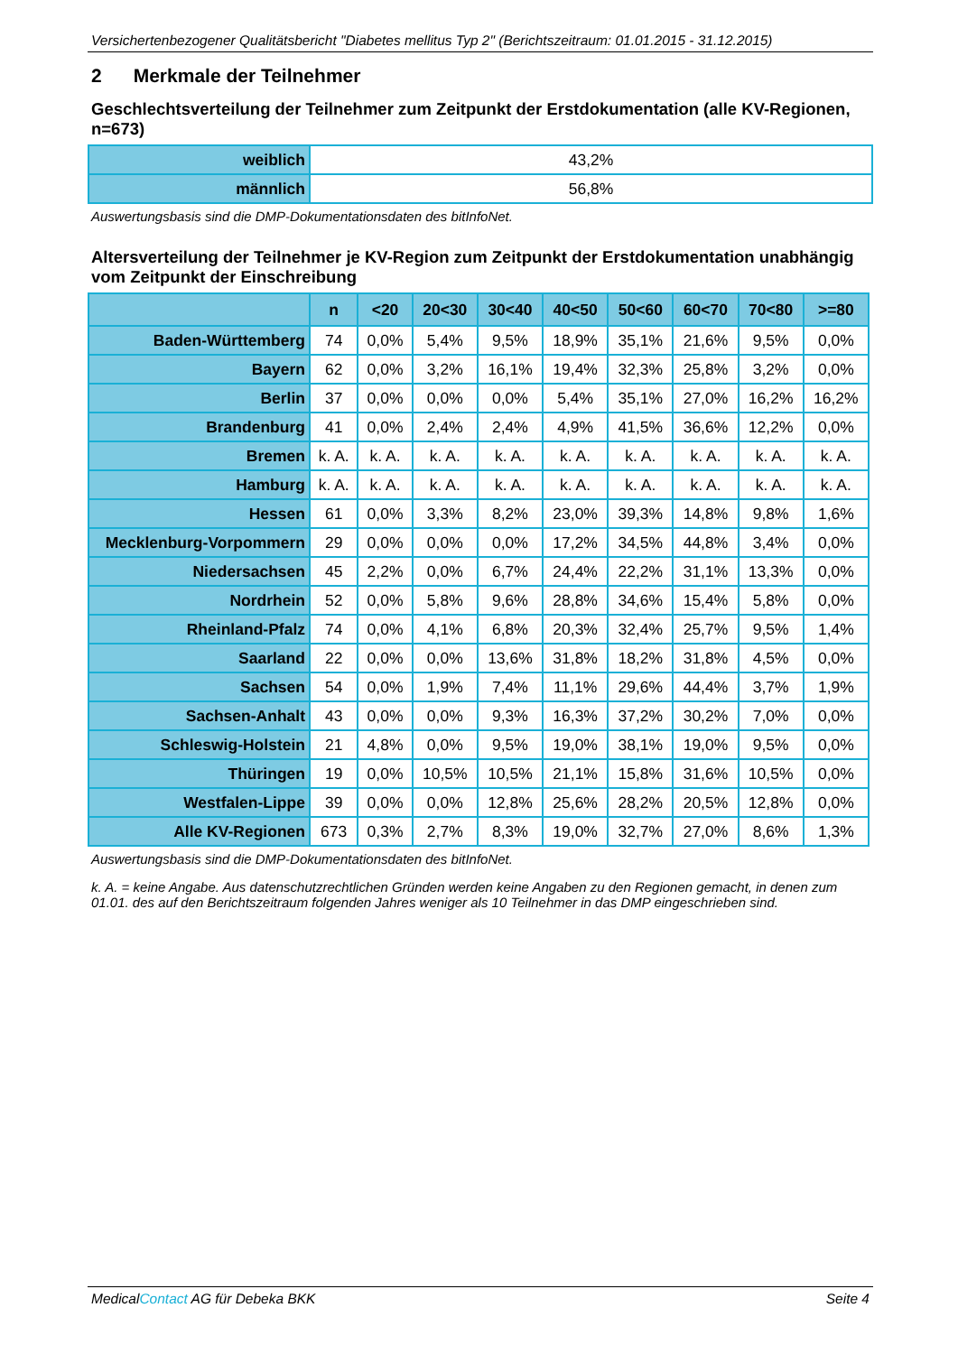Versichertenbezogener Qualitätsbericht "Diabetes mellitus Typ 2" (Berichtszeitraum: 01.01.2015 - 31.12.2015)
2 Merkmale der Teilnehmer
Geschlechtsverteilung der Teilnehmer zum Zeitpunkt der Erstdokumentation (alle KV-Regionen, n=673)
| weiblich | 43,2% |
| männlich | 56,8% |
Auswertungsbasis sind die DMP-Dokumentationsdaten des bitInfoNet.
Altersverteilung der Teilnehmer je KV-Region zum Zeitpunkt der Erstdokumentation unabhängig vom Zeitpunkt der Einschreibung
| | n | <20 | 20<30 | 30<40 | 40<50 | 50<60 | 60<70 | 70<80 | >=80 |
| --- | --- | --- | --- | --- | --- | --- | --- | --- | --- |
| Baden-Württemberg | 74 | 0,0% | 5,4% | 9,5% | 18,9% | 35,1% | 21,6% | 9,5% | 0,0% |
| Bayern | 62 | 0,0% | 3,2% | 16,1% | 19,4% | 32,3% | 25,8% | 3,2% | 0,0% |
| Berlin | 37 | 0,0% | 0,0% | 0,0% | 5,4% | 35,1% | 27,0% | 16,2% | 16,2% |
| Brandenburg | 41 | 0,0% | 2,4% | 2,4% | 4,9% | 41,5% | 36,6% | 12,2% | 0,0% |
| Bremen | k. A. | k. A. | k. A. | k. A. | k. A. | k. A. | k. A. | k. A. | k. A. |
| Hamburg | k. A. | k. A. | k. A. | k. A. | k. A. | k. A. | k. A. | k. A. | k. A. |
| Hessen | 61 | 0,0% | 3,3% | 8,2% | 23,0% | 39,3% | 14,8% | 9,8% | 1,6% |
| Mecklenburg-Vorpommern | 29 | 0,0% | 0,0% | 0,0% | 17,2% | 34,5% | 44,8% | 3,4% | 0,0% |
| Niedersachsen | 45 | 2,2% | 0,0% | 6,7% | 24,4% | 22,2% | 31,1% | 13,3% | 0,0% |
| Nordrhein | 52 | 0,0% | 5,8% | 9,6% | 28,8% | 34,6% | 15,4% | 5,8% | 0,0% |
| Rheinland-Pfalz | 74 | 0,0% | 4,1% | 6,8% | 20,3% | 32,4% | 25,7% | 9,5% | 1,4% |
| Saarland | 22 | 0,0% | 0,0% | 13,6% | 31,8% | 18,2% | 31,8% | 4,5% | 0,0% |
| Sachsen | 54 | 0,0% | 1,9% | 7,4% | 11,1% | 29,6% | 44,4% | 3,7% | 1,9% |
| Sachsen-Anhalt | 43 | 0,0% | 0,0% | 9,3% | 16,3% | 37,2% | 30,2% | 7,0% | 0,0% |
| Schleswig-Holstein | 21 | 4,8% | 0,0% | 9,5% | 19,0% | 38,1% | 19,0% | 9,5% | 0,0% |
| Thüringen | 19 | 0,0% | 10,5% | 10,5% | 21,1% | 15,8% | 31,6% | 10,5% | 0,0% |
| Westfalen-Lippe | 39 | 0,0% | 0,0% | 12,8% | 25,6% | 28,2% | 20,5% | 12,8% | 0,0% |
| Alle KV-Regionen | 673 | 0,3% | 2,7% | 8,3% | 19,0% | 32,7% | 27,0% | 8,6% | 1,3% |
Auswertungsbasis sind die DMP-Dokumentationsdaten des bitInfoNet.
k. A. = keine Angabe. Aus datenschutzrechtlichen Gründen werden keine Angaben zu den Regionen gemacht, in denen zum 01.01. des auf den Berichtszeitraum folgenden Jahres weniger als 10 Teilnehmer in das DMP eingeschrieben sind.
MedicalContact AG für Debeka BKK Seite 4